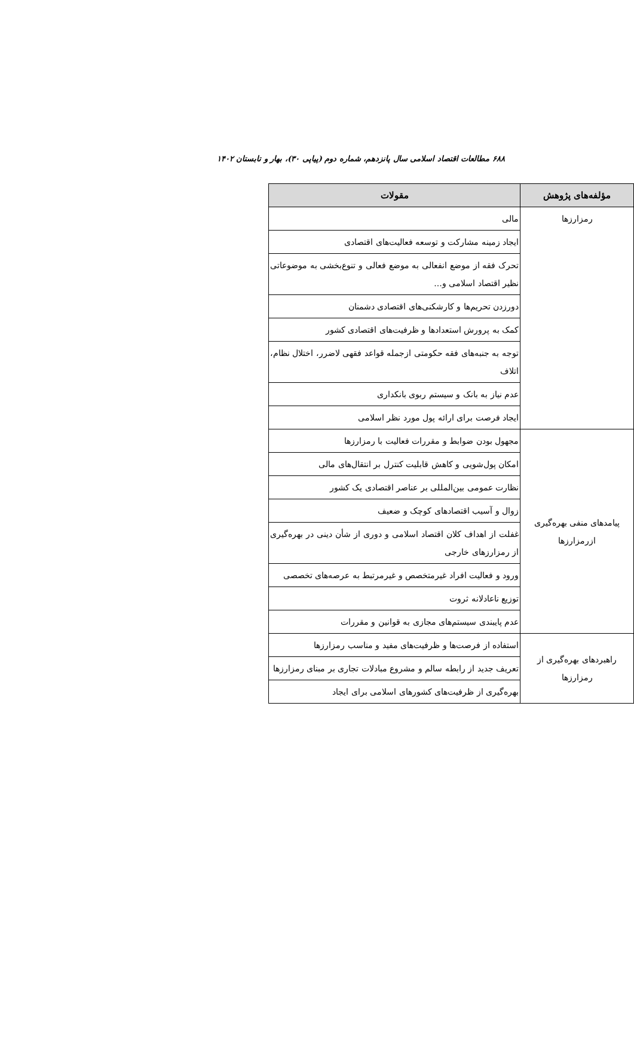۶۸۸ مطالعات اقتصاد اسلامی سال پانزدهم، شماره دوم (پیاپی ۳۰)، بهار و تابستان ۱۴۰۲
| مؤلفه‌های پژوهش | مقولات |
| --- | --- |
| رمزارزها | مالی |
| | ایجاد زمینه مشارکت و توسعه فعالیت‌های اقتصادی |
| | تحرک فقه از موضع انفعالی به موضع فعالی و تنوع‌بخشی به موضوعاتی نظیر اقتصاد اسلامی و... |
| | دورزدن تحریم‌ها و کارشکنی‌های اقتصادی دشمنان |
| | کمک به پرورش استعدادها و ظرفیت‌های اقتصادی کشور |
| | توجه به جنبه‌های فقه حکومتی ازجمله قواعد فقهی لاضرر، اختلال نظام، اتلاف |
| | عدم نیاز به بانک و سیستم ربوی بانکداری |
| | ایجاد فرصت برای ارائه پول مورد نظر اسلامی |
| پیامدهای منفی بهره‌گیری ازرمزارزها | مجهول بودن ضوابط و مقررات فعالیت با رمزارزها |
| | امکان پول‌شویی و کاهش قابلیت کنترل بر انتقال‌های مالی |
| | نظارت عمومی بین‌المللی بر عناصر اقتصادی یک کشور |
| | زوال و آسیب اقتصادهای کوچک و ضعیف |
| | غفلت از اهداف کلان اقتصاد اسلامی و دوری از شأن دینی در بهره‌گیری از رمزارزهای خارجی |
| | ورود و فعالیت افراد غیرمتخصص و غیرمرتبط به عرصه‌های تخصصی |
| | توزیع ناعادلانه ثروت |
| | عدم پایبندی سیستم‌های مجازی به قوانین و مقررات |
| راهبردهای بهره‌گیری از رمزارزها | استفاده از فرصت‌ها و ظرفیت‌های مفید و مناسب رمزارزها |
| | تعریف جدید از رابطه سالم و مشروع مبادلات تجاری بر مبنای رمزارزها |
| | بهره‌گیری از ظرفیت‌های کشورهای اسلامی برای ایجاد |